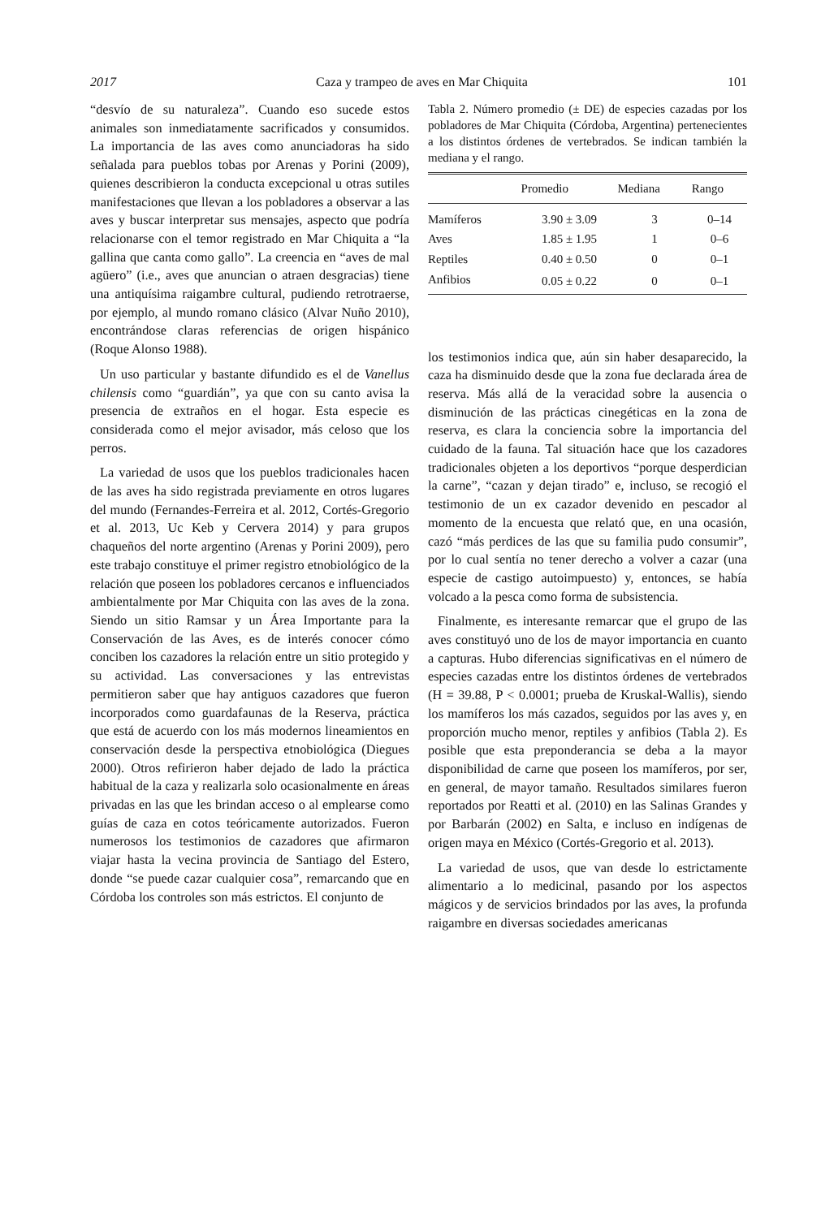2017 Caza y trampeo de aves en Mar Chiquita 101
“desvío de su naturaleza”. Cuando eso sucede estos animales son inmediatamente sacrificados y consumidos. La importancia de las aves como anunciadoras ha sido señalada para pueblos tobas por Arenas y Porini (2009), quienes describieron la conducta excepcional u otras sutiles manifestaciones que llevan a los pobladores a observar a las aves y buscar interpretar sus mensajes, aspecto que podría relacionarse con el temor registrado en Mar Chiquita a “la gallina que canta como gallo”. La creencia en “aves de mal agüero” (i.e., aves que anuncian o atraen desgracias) tiene una antiquísima raigambre cultural, pudiendo retrotraerse, por ejemplo, al mundo romano clásico (Alvar Nuño 2010), encontrándose claras referencias de origen hispánico (Roque Alonso 1988).
Un uso particular y bastante difundido es el de Vanellus chilensis como “guardián”, ya que con su canto avisa la presencia de extraños en el hogar. Esta especie es considerada como el mejor avisador, más celoso que los perros.
La variedad de usos que los pueblos tradicionales hacen de las aves ha sido registrada previamente en otros lugares del mundo (Fernandes-Ferreira et al. 2012, Cortés-Gregorio et al. 2013, Uc Keb y Cervera 2014) y para grupos chaqueños del norte argentino (Arenas y Porini 2009), pero este trabajo constituye el primer registro etnobiológico de la relación que poseen los pobladores cercanos e influenciados ambientalmente por Mar Chiquita con las aves de la zona. Siendo un sitio Ramsar y un Área Importante para la Conservación de las Aves, es de interés conocer cómo conciben los cazadores la relación entre un sitio protegido y su actividad. Las conversaciones y las entrevistas permitieron saber que hay antiguos cazadores que fueron incorporados como guardafaunas de la Reserva, práctica que está de acuerdo con los más modernos lineamientos en conservación desde la perspectiva etnobiológica (Diegues 2000). Otros refirieron haber dejado de lado la práctica habitual de la caza y realizarla solo ocasionalmente en áreas privadas en las que les brindan acceso o al emplearse como guías de caza en cotos teóricamente autorizados. Fueron numerosos los testimonios de cazadores que afirmaron viajar hasta la vecina provincia de Santiago del Estero, donde “se puede cazar cualquier cosa”, remarcando que en Córdoba los controles son más estrictos. El conjunto de
Tabla 2. Número promedio (± DE) de especies cazadas por los pobladores de Mar Chiquita (Córdoba, Argentina) pertenecientes a los distintos órdenes de vertebrados. Se indican también la mediana y el rango.
| | Promedio | Mediana | Rango |
| --- | --- | --- | --- |
| Mamíferos | 3.90 ± 3.09 | 3 | 0–14 |
| Aves | 1.85 ± 1.95 | 1 | 0–6 |
| Reptiles | 0.40 ± 0.50 | 0 | 0–1 |
| Anfibios | 0.05 ± 0.22 | 0 | 0–1 |
los testimonios indica que, aún sin haber desaparecido, la caza ha disminuido desde que la zona fue declarada área de reserva. Más allá de la veracidad sobre la ausencia o disminución de las prácticas cinegéticas en la zona de reserva, es clara la conciencia sobre la importancia del cuidado de la fauna. Tal situación hace que los cazadores tradicionales objeten a los deportivos “porque desperdician la carne”, “cazan y dejan tirado” e, incluso, se recogió el testimonio de un ex cazador devenido en pescador al momento de la encuesta que relató que, en una ocasión, cazó “más perdices de las que su familia pudo consumir”, por lo cual sentía no tener derecho a volver a cazar (una especie de castigo autoimpuesto) y, entonces, se había volcado a la pesca como forma de subsistencia.
Finalmente, es interesante remarcar que el grupo de las aves constituyó uno de los de mayor importancia en cuanto a capturas. Hubo diferencias significativas en el número de especies cazadas entre los distintos órdenes de vertebrados (H = 39.88, P < 0.0001; prueba de Kruskal-Wallis), siendo los mamíferos los más cazados, seguidos por las aves y, en proporción mucho menor, reptiles y anfibios (Tabla 2). Es posible que esta preponderancia se deba a la mayor disponibilidad de carne que poseen los mamíferos, por ser, en general, de mayor tamaño. Resultados similares fueron reportados por Reatti et al. (2010) en las Salinas Grandes y por Barbarán (2002) en Salta, e incluso en indígenas de origen maya en México (Cortés-Gregorio et al. 2013).
La variedad de usos, que van desde lo estrictamente alimentario a lo medicinal, pasando por los aspectos mágicos y de servicios brindados por las aves, la profunda raigambre en diversas sociedades americanas